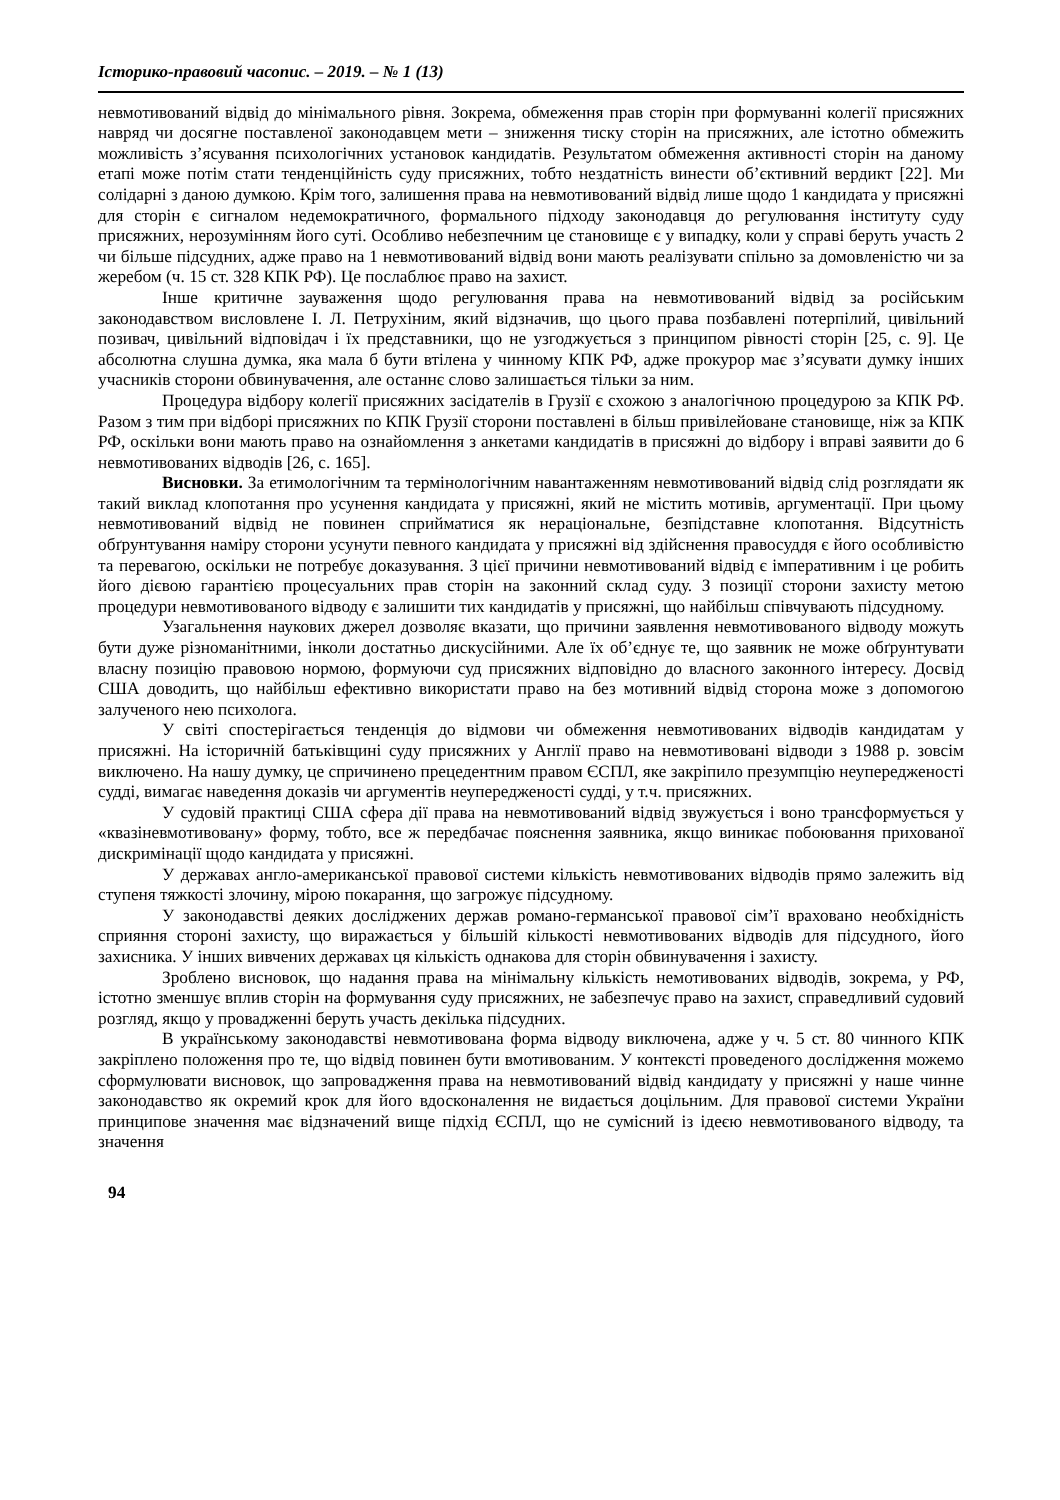Історико-правовий часопис. – 2019. – № 1 (13)
невмотивований відвід до мінімального рівня. Зокрема, обмеження прав сторін при формуванні колегії присяжних навряд чи досягне поставленої законодавцем мети – зниження тиску сторін на присяжних, але істотно обмежить можливість з’ясування психологічних установок кандидатів. Результатом обмеження активності сторін на даному етапі може потім стати тенденційність суду присяжних, тобто нездатність винести об’єктивний вердикт [22]. Ми солідарні з даною думкою. Крім того, залишення права на невмотивований відвід лише щодо 1 кандидата у присяжні для сторін є сигналом недемократичного, формального підходу законодавця до регулювання інституту суду присяжних, нерозумінням його суті. Особливо небезпечним це становище є у випадку, коли у справі беруть участь 2 чи більше підсудних, адже право на 1 невмотивований відвід вони мають реалізувати спільно за домовленістю чи за жеребом (ч. 15 ст. 328 КПК РФ). Це послаблює право на захист.
Інше критичне зауваження щодо регулювання права на невмотивований відвід за російським законодавством висловлене І. Л. Петрухіним, який відзначив, що цього права позбавлені потерпілий, цивільний позивач, цивільний відповідач і їх представники, що не узгоджується з принципом рівності сторін [25, с. 9]. Це абсолютна слушна думка, яка мала б бути втілена у чинному КПК РФ, адже прокурор має з’ясувати думку інших учасників сторони обвинувачення, але останнє слово залишається тільки за ним.
Процедура відбору колегії присяжних засідателів в Грузії є схожою з аналогічною процедурою за КПК РФ. Разом з тим при відборі присяжних по КПК Грузії сторони поставлені в більш привілейоване становище, ніж за КПК РФ, оскільки вони мають право на ознайомлення з анкетами кандидатів в присяжні до відбору і вправі заявити до 6 невмотивованих відводів [26, с. 165].
Висновки. За етимологічним та термінологічним навантаженням невмотивований відвід слід розглядати як такий виклад клопотання про усунення кандидата у присяжні, який не містить мотивів, аргументації. При цьому невмотивований відвід не повинен сприйматися як нераціональне, безпідставне клопотання. Відсутність обґрунтування наміру сторони усунути певного кандидата у присяжні від здійснення правосуддя є його особливістю та перевагою, оскільки не потребує доказування. З цієї причини невмотивований відвід є імперативним і це робить його дієвою гарантією процесуальних прав сторін на законний склад суду. З позиції сторони захисту метою процедури невмотивованого відводу є залишити тих кандидатів у присяжні, що найбільш співчувають підсудному.
Узагальнення наукових джерел дозволяє вказати, що причини заявлення невмотивованого відводу можуть бути дуже різноманітними, інколи достатньо дискусійними. Але їх об’єднує те, що заявник не може обґрунтувати власну позицію правовою нормою, формуючи суд присяжних відповідно до власного законного інтересу. Досвід США доводить, що найбільш ефективно використати право на без мотивний відвід сторона може з допомогою залученого нею психолога.
У світі спостерігається тенденція до відмови чи обмеження невмотивованих відводів кандидатам у присяжні. На історичній батьківщині суду присяжних у Англії право на невмотивовані відводи з 1988 р. зовсім виключено. На нашу думку, це спричинено прецедентним правом ЄСПЛ, яке закріпило презумпцію неупередженості судді, вимагає наведення доказів чи аргументів неупередженості судді, у т.ч. присяжних.
У судовій практиці США сфера дії права на невмотивований відвід звужується і воно трансформується у «квазіневмотивовану» форму, тобто, все ж передбачає пояснення заявника, якщо виникає побоювання прихованої дискримінації щодо кандидата у присяжні.
У державах англо-американської правової системи кількість невмотивованих відводів прямо залежить від ступеня тяжкості злочину, мірою покарання, що загрожує підсудному.
У законодавстві деяких досліджених держав романо-германської правової сім’ї враховано необхідність сприяння стороні захисту, що виражається у більшій кількості невмотивованих відводів для підсудного, його захисника. У інших вивчених державах ця кількість однакова для сторін обвинувачення і захисту.
Зроблено висновок, що надання права на мінімальну кількість немотивованих відводів, зокрема, у РФ, істотно зменшує вплив сторін на формування суду присяжних, не забезпечує право на захист, справедливий судовий розгляд, якщо у провадженні беруть участь декілька підсудних.
В українському законодавстві невмотивована форма відводу виключена, адже у ч. 5 ст. 80 чинного КПК закріплено положення про те, що відвід повинен бути вмотивованим. У контексті проведеного дослідження можемо сформулювати висновок, що запровадження права на невмотивований відвід кандидату у присяжні у наше чинне законодавство як окремий крок для його вдосконалення не видається доцільним. Для правової системи України принципове значення має відзначений вище підхід ЄСПЛ, що не сумісний із ідеєю невмотивованого відводу, та значення
94